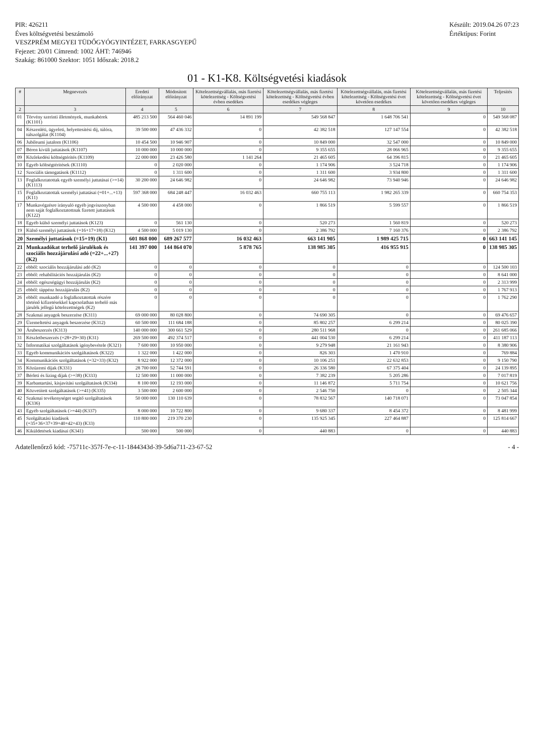PIR: 426211
Éves költségvetési beszámoló
VESZPRÉM MEGYEI TÜDŐGYÓGYINTÉZET, FARKASGYEPŰ
Fejezet: 20/01 Címrend: 1002 ÁHT: 746946
Szakág: 861000 Szektor: 1051 Időszak: 2018.2
Készült: 2019.04.26 07:23
Értéktípus: Forint
01 - K1-K8. Költségvetési kiadások
| # | Megnevezés | Eredeti előirányzat | Módosított előirányzat | Kötelezettségvállalás, más fizetési kötelezettség - Költségvetési évben esedékes | Kötelezettségvállalás, más fizetési kötelezettség - Költségvetési évben esedékes végleges | Kötelezettségvállalás, más fizetési kötelezettség - Költségvetési évet követően esedékes | Kötelezettségvállalás, más fizetési kötelezettség - Költségvetési évet követően esedékes végleges | Teljesítés |
| --- | --- | --- | --- | --- | --- | --- | --- | --- |
| 2 | 3 | 4 | 5 | 6 | 7 | 8 | 9 | 10 |
| 01 | Törvény szerinti illetmények, munkabérek (K1101) | 485 213 500 | 564 460 046 | 14 891 199 | 549 568 847 | 1 648 706 541 | 0 | 549 568 087 |
| 04 | Készenléti, ügyeleti, helyettesítési díj, túlóra, túlszolgálat (K1104) | 39 500 000 | 47 436 332 | 0 | 42 382 518 | 127 147 554 | 0 | 42 382 518 |
| 06 | Jubileumi jutalom (K1106) | 10 454 500 | 10 946 907 | 0 | 10 849 000 | 32 547 000 | 0 | 10 849 000 |
| 07 | Béren kívüli juttatások (K1107) | 10 000 000 | 10 000 000 | 0 | 9 355 655 | 28 066 965 | 0 | 9 355 655 |
| 09 | Közlekedési költségtérítés (K1109) | 22 000 000 | 23 426 580 | 1 141 264 | 21 465 605 | 64 396 815 | 0 | 21 465 605 |
| 10 | Egyéb költségtérítések (K1110) | 0 | 2 020 000 | 0 | 1 174 906 | 3 524 718 | 0 | 1 174 906 |
| 12 | Szociális támogatások (K1112) | 0 | 1 311 600 | 0 | 1 311 600 | 3 934 800 | 0 | 1 311 600 |
| 13 | Foglalkoztatottak egyéb személyi juttatásai (>=14) (K1113) | 30 200 000 | 24 646 982 | 0 | 24 646 982 | 73 940 946 | 0 | 24 646 982 |
| 15 | Foglalkoztatottak személyi juttatásai (=01+...+13) (K11) | 597 368 000 | 684 248 447 | 16 032 463 | 660 755 113 | 1 982 265 339 | 0 | 660 754 353 |
| 17 | Munkavégzésre irányuló egyéb jogviszonyban nem saját foglalkoztatottnak fizetett juttatások (K122) | 4 500 000 | 4 458 000 | 0 | 1 866 519 | 5 599 557 | 0 | 1 866 519 |
| 18 | Egyéb külső személyi juttatások (K123) | 0 | 561 130 | 0 | 520 273 | 1 560 819 | 0 | 520 273 |
| 19 | Külső személyi juttatások (=16+17+18) (K12) | 4 500 000 | 5 019 130 | 0 | 2 386 792 | 7 160 376 | 0 | 2 386 792 |
| 20 | Személyi juttatások (=15+19) (K1) | 601 868 000 | 689 267 577 | 16 032 463 | 663 141 905 | 1 989 425 715 | 0 | 663 141 145 |
| 21 | Munkaadókat terhelő járulékok és szociális hozzájárulási adó (=22+...+27) (K2) | 141 397 000 | 144 864 070 | 5 878 765 | 138 985 305 | 416 955 915 | 0 | 138 985 305 |
| 22 | ebből: szociális hozzájárulási adó (K2) | 0 | 0 | 0 | 0 | 0 | 0 | 124 500 103 |
| 23 | ebből: rehabilitációs hozzájárulás (K2) | 0 | 0 | 0 | 0 | 0 | 0 | 8 641 000 |
| 24 | ebből: egészségügyi hozzájárulás (K2) | 0 | 0 | 0 | 0 | 0 | 0 | 2 313 999 |
| 25 | ebből: táppénz hozzájárulás (K2) | 0 | 0 | 0 | 0 | 0 | 0 | 1 767 913 |
| 26 | ebből: munkaadó a foglalkoztatottak részére történő kifizetésekkel kapcsolatban terhelő más járulék jellegű kötelezettségek (K2) | 0 | 0 | 0 | 0 | 0 | 0 | 1 762 290 |
| 28 | Szakmai anyagok beszerzése (K311) | 69 000 000 | 80 028 800 | 0 | 74 690 305 | 0 | 0 | 69 476 657 |
| 29 | Üzemeltetési anyagok beszerzése (K312) | 60 500 000 | 111 684 188 | 0 | 85 802 257 | 6 299 214 | 0 | 80 025 390 |
| 30 | Árubeszerzés (K313) | 140 000 000 | 300 661 529 | 0 | 280 511 968 | 0 | 0 | 261 685 066 |
| 31 | Készletbeszerzés (=28+29+30) (K31) | 269 500 000 | 492 374 517 | 0 | 441 004 530 | 6 299 214 | 0 | 411 187 113 |
| 32 | Informatikai szolgáltatások igénybevétele (K321) | 7 600 000 | 10 950 000 | 0 | 9 279 948 | 21 161 943 | 0 | 8 380 906 |
| 33 | Egyéb kommunikációs szolgáltatások (K322) | 1 322 000 | 1 422 000 | 0 | 826 303 | 1 470 910 | 0 | 769 884 |
| 34 | Kommunikációs szolgáltatások (=32+33) (K32) | 8 922 000 | 12 372 000 | 0 | 10 106 251 | 22 632 853 | 0 | 9 150 790 |
| 35 | Közüzemi díjak (K331) | 28 700 000 | 52 744 591 | 0 | 26 336 580 | 67 375 404 | 0 | 24 139 895 |
| 37 | Bérleti és lízing díjak (>=38) (K333) | 12 500 000 | 11 000 000 | 0 | 7 382 239 | 5 205 286 | 0 | 7 017 819 |
| 39 | Karbantartási, kisjavítási szolgáltatások (K334) | 8 100 000 | 12 193 000 | 0 | 11 146 872 | 5 711 754 | 0 | 10 621 756 |
| 40 | Közvetített szolgáltatások (>=41) (K335) | 3 500 000 | 2 600 000 | 0 | 2 546 750 | 0 | 0 | 2 505 344 |
| 42 | Szakmai tevékenységet segítő szolgáltatások (K336) | 50 000 000 | 130 110 639 | 0 | 78 832 567 | 140 718 071 | 0 | 73 047 854 |
| 43 | Egyéb szolgáltatások (>=44) (K337) | 8 000 000 | 10 722 800 | 0 | 9 680 337 | 8 454 372 | 0 | 8 481 999 |
| 45 | Szolgáltatási kiadások (=35+36+37+39+40+42+43) (K33) | 110 800 000 | 219 370 230 | 0 | 135 925 345 | 227 464 887 | 0 | 125 814 667 |
| 46 | Kiküldetések kiadásai (K341) | 500 000 | 500 000 | 0 | 440 883 | 0 | 0 | 440 883 |
Adatellenőrző kód: -75711c-357f-7e-c-11-1844343d-39-5d6a711-23-67-52 - 4 -